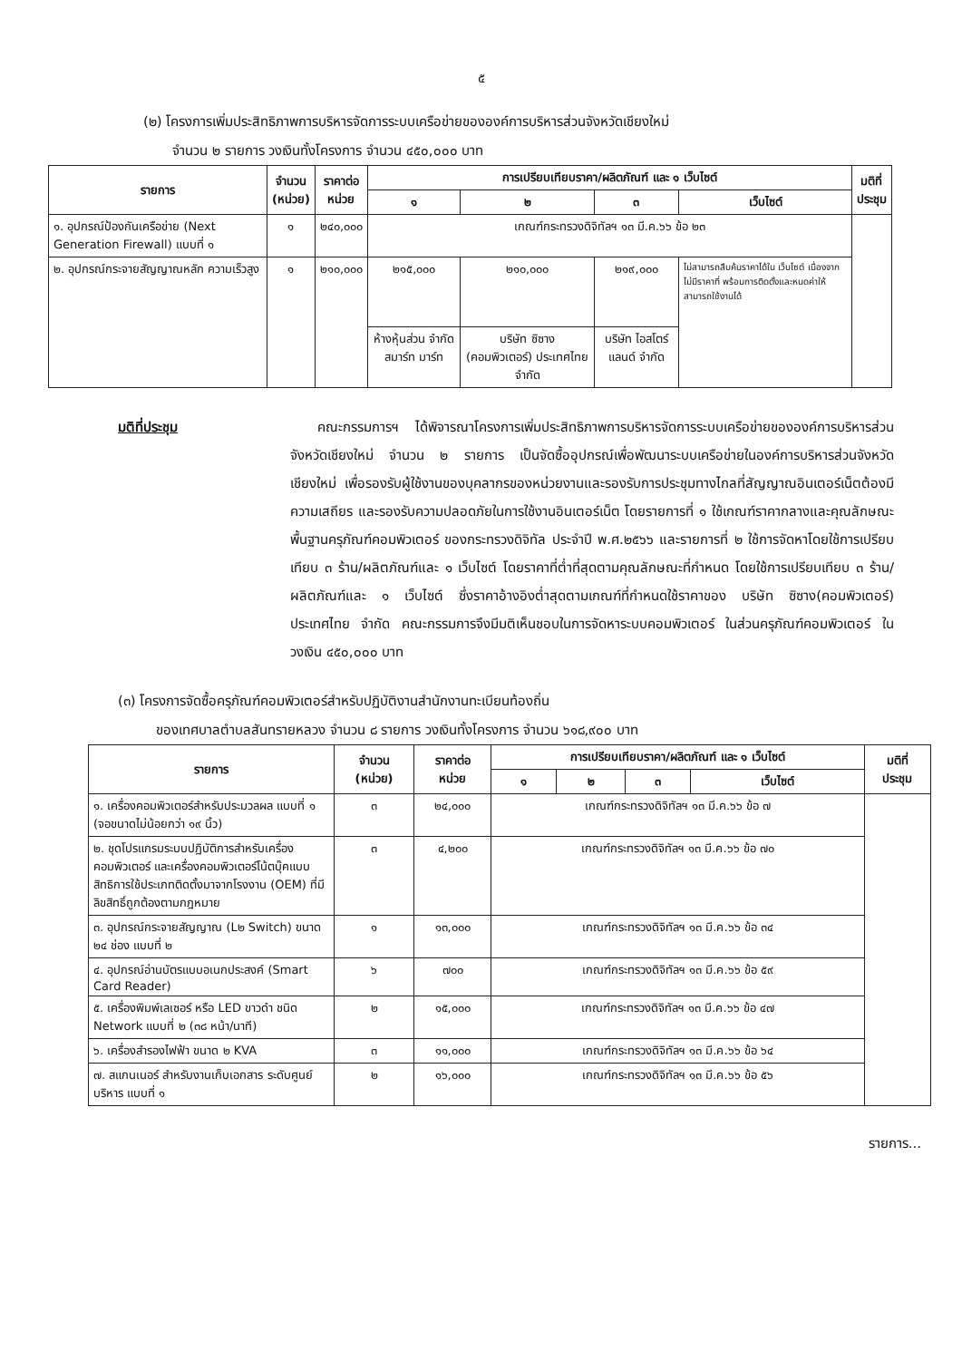๕
(๒) โครงการเพิ่มประสิทธิภาพการบริหารจัดการระบบเครือข่ายขององค์การบริหารส่วนจังหวัดเชียงใหม่
จำนวน ๒ รายการ วงเงินทั้งโครงการ จำนวน ๔๕๐,๐๐๐ บาท
| รายการ | จำนวน (หน่วย) | ราคาต่อ หน่วย | การเปรียบเทียบราคา/ผลิตภัณฑ์ และ ๑ เว็บไซต์ | | | | มติที่ ประชุม |
| --- | --- | --- | --- | --- | --- | --- | --- |
| | | | ๑ | ๒ | ๓ | เว็บไซต์ | |
| ๑. อุปกรณ์ป้องกันเครือข่าย (Next Generation Firewall) แบบที่ ๑ | ๑ | ๒๔๐,๐๐๐ | เกณฑ์กระทรวงดิจิทัลฯ ๑๓ มี.ค.๖๖ ข้อ ๒๓ | | | | |
| ๒. อุปกรณ์กระจายสัญญาณหลัก ความเร็วสูง | ๑ | ๒๑๐,๐๐๐ | ๒๑๕,๐๐๐ | ๒๑๐,๐๐๐ | ๒๑๙,๐๐๐ | ไม่สามารถสืบค้นราคาได้ใน เว็บไซต์ เนื่องจากไม่มีราคาที่ พร้อมการติดตั้งและหนดค่าให้ สามารถใช้งานได้ | |
| | | | ห้างหุ้นส่วน จำกัด สมาร์ท มาร์ท | บริษัท ซิซาง (คอมพิวเตอร์) ประเทศไทย จำกัด | บริษัท ไอสโตร์ แลนด์ จำกัด | | |
มติที่ประชุม คณะกรรมการฯ ได้พิจารณาโครงการเพิ่มประสิทธิภาพการบริหารจัดการระบบเครือข่ายขององค์การบริหารส่วนจังหวัดเชียงใหม่ จำนวน ๒ รายการ เป็นจัดซื้ออุปกรณ์เพื่อพัฒนาระบบเครือข่ายในองค์การบริหารส่วนจังหวัดเชียงใหม่ เพื่อรองรับผู้ใช้งานของบุคลากรของหน่วยงานและรองรับการประชุมทางไกลที่สัญญาณอินเตอร์เน็ตต้องมีความเสถียร และรองรับความปลอดภัยในการใช้งานอินเตอร์เน็ต โดยรายการที่ ๑ ใช้เกณฑ์ราคากลางและคุณลักษณะพื้นฐานครุภัณฑ์คอมพิวเตอร์ ของกระทรวงดิจิทัล ประจำปี พ.ศ.๒๕๖๖ และรายการที่ ๒ ใช้การจัดหาโดยใช้การเปรียบเทียบ ๓ ร้าน/ผลิตภัณฑ์และ ๑ เว็บไซต์ โดยราคาที่ต่ำที่สุดตามคุณลักษณะที่กำหนด โดยใช้การเปรียบเทียบ ๓ ร้าน/ผลิตภัณฑ์และ ๑ เว็บไซต์ ซึ่งราคาอ้างอิงต่ำสุดตามเกณฑ์ที่กำหนดใช้ราคาของ บริษัท ซิซาง(คอมพิวเตอร์) ประเทศไทย จำกัด คณะกรรมการจึงมีมติเห็นชอบในการจัดหาระบบคอมพิวเตอร์ ในส่วนครุภัณฑ์คอมพิวเตอร์ ในวงเงิน ๔๕๐,๐๐๐ บาท
(๓) โครงการจัดซื้อครุภัณฑ์คอมพิวเตอร์สำหรับปฏิบัติงานสำนักงานทะเบียนท้องถิ่น
ของเทศบาลตำบลสันทรายหลวง จำนวน ๘ รายการ วงเงินทั้งโครงการ จำนวน ๖๑๘,๙๐๐ บาท
| รายการ | จำนวน (หน่วย) | ราคาต่อ หน่วย | การเปรียบเทียบราคา/ผลิตภัณฑ์ และ ๑ เว็บไซต์ | | | | มติที่ ประชุม |
| --- | --- | --- | --- | --- | --- | --- | --- |
| | | | ๑ | ๒ | ๓ | เว็บไซต์ | |
| ๑. เครื่องคอมพิวเตอร์สำหรับประมวลผล แบบที่ ๑ (จอขนาดไม่น้อยกว่า ๑๙ นิ้ว) | ๓ | ๒๔,๐๐๐ | เกณฑ์กระทรวงดิจิทัลฯ ๑๓ มี.ค.๖๖ ข้อ ๗ | | | | |
| ๒. ชุดโปรแกรมระบบปฏิบัติการสำหรับเครื่องคอมพิวเตอร์ และเครื่องคอมพิวเตอร์โน้ตบุ๊คแบบสิทธิการใช้ประเภทติดตั้งมาจากโรงงาน (OEM) ที่มีลิขสิทธิ์ถูกต้องตามกฎหมาย | ๓ | ๔,๒๐๐ | เกณฑ์กระทรวงดิจิทัลฯ ๑๓ มี.ค.๖๖ ข้อ ๗๐ | | | | |
| ๓. อุปกรณ์กระจายสัญญาณ (L๒ Switch) ขนาด ๒๔ ช่อง แบบที่ ๒ | ๑ | ๑๓,๐๐๐ | เกณฑ์กระทรวงดิจิทัลฯ ๑๓ มี.ค.๖๖ ข้อ ๓๔ | | | | |
| ๔. อุปกรณ์อ่านบัตรแบบอเนกประสงค์ (Smart Card Reader) | ๖ | ๗๐๐ | เกณฑ์กระทรวงดิจิทัลฯ ๑๓ มี.ค.๖๖ ข้อ ๕๙ | | | | |
| ๕. เครื่องพิมพ์เลเซอร์ หรือ LED ขาวดำ ชนิด Network แบบที่ ๒ (๓๘ หน้า/นาที) | ๒ | ๑๕,๐๐๐ | เกณฑ์กระทรวงดิจิทัลฯ ๑๓ มี.ค.๖๖ ข้อ ๔๗ | | | | |
| ๖. เครื่องสำรองไฟฟ้า ขนาด ๒ KVA | ๓ | ๑๑,๐๐๐ | เกณฑ์กระทรวงดิจิทัลฯ ๑๓ มี.ค.๖๖ ข้อ ๖๔ | | | | |
| ๗. สแกนเนอร์ สำหรับงานเก็บเอกสาร ระดับศูนย์บริหาร แบบที่ ๑ | ๒ | ๑๖,๐๐๐ | เกณฑ์กระทรวงดิจิทัลฯ ๑๓ มี.ค.๖๖ ข้อ ๕๖ | | | | |
รายการ...